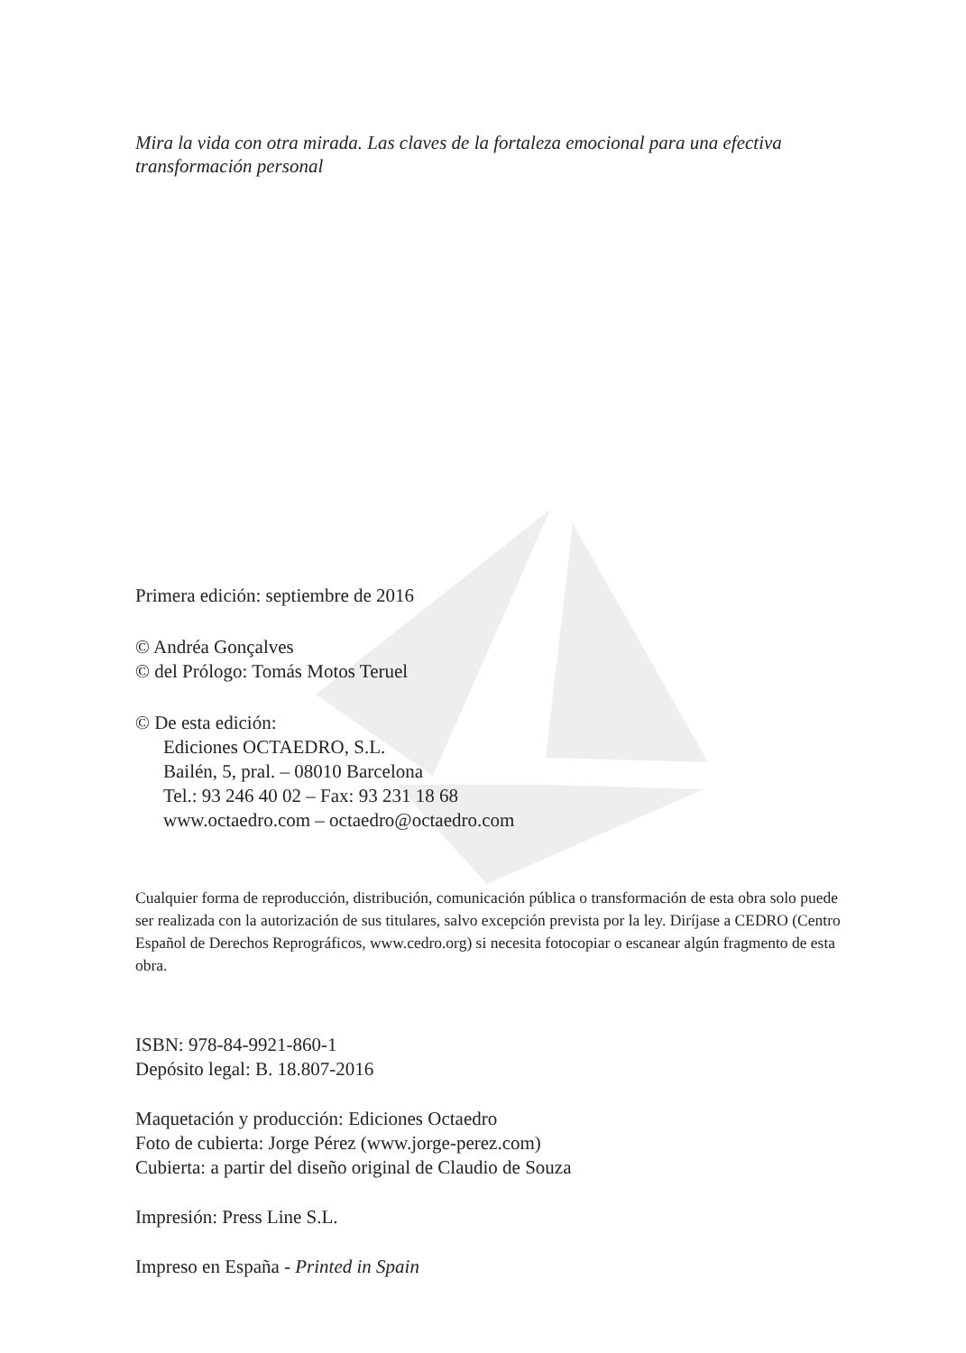Mira la vida con otra mirada. Las claves de la fortaleza emocional para una efectiva transformación personal
Primera edición: septiembre de 2016
© Andréa Gonçalves
© del Prólogo: Tomás Motos Teruel
© De esta edición:
Ediciones OCTAEDRO, S.L.
Bailén, 5, pral. – 08010 Barcelona
Tel.: 93 246 40 02 – Fax: 93 231 18 68
www.octaedro.com – octaedro@octaedro.com
Cualquier forma de reproducción, distribución, comunicación pública o transformación de esta obra solo puede ser realizada con la autorización de sus titulares, salvo excepción prevista por la ley. Diríjase a CEDRO (Centro Español de Derechos Reprográficos, www.cedro.org) si necesita fotocopiar o escanear algún fragmento de esta obra.
ISBN: 978-84-9921-860-1
Depósito legal: B. 18.807-2016
Maquetación y producción: Ediciones Octaedro
Foto de cubierta: Jorge Pérez (www.jorge-perez.com)
Cubierta: a partir del diseño original de Claudio de Souza
Impresión: Press Line S.L.
Impreso en España - Printed in Spain